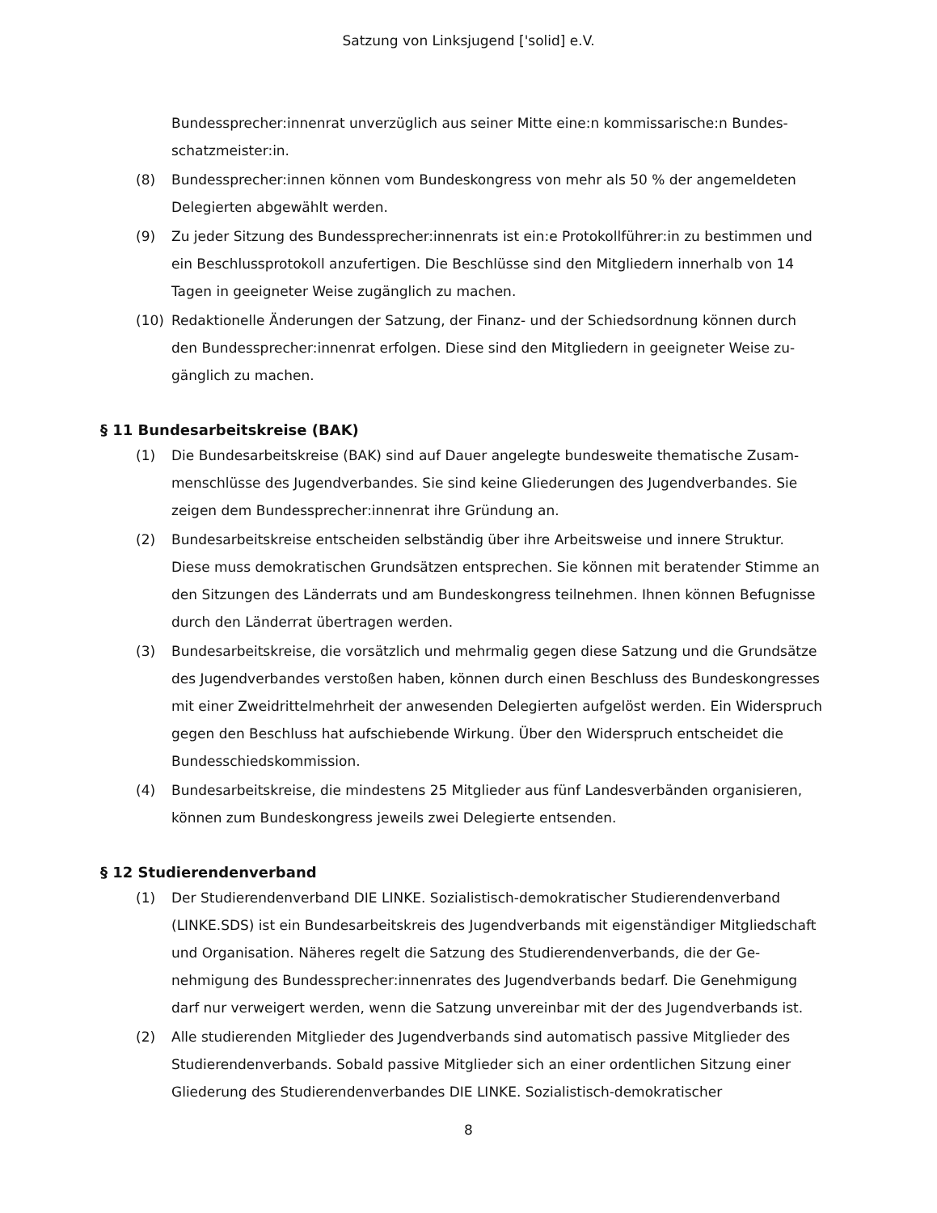Satzung von Linksjugend ['solid] e.V.
Bundessprecher:innenrat unverzüglich aus seiner Mitte eine:n kommissarische:n Bundes­schatzmeister:in.
(8) Bundessprecher:innen können vom Bundeskongress von mehr als 50 % der angemeldeten Delegierten abgewählt werden.
(9) Zu jeder Sitzung des Bundessprecher:innenrats ist ein:e Protokollführer:in zu bestimmen und ein Beschlussprotokoll anzufertigen. Die Beschlüsse sind den Mitgliedern innerhalb von 14 Tagen in geeigneter Weise zugänglich zu machen.
(10) Redaktionelle Änderungen der Satzung, der Finanz- und der Schiedsordnung können durch den Bundessprecher:innenrat erfolgen. Diese sind den Mitgliedern in geeigneter Weise zu­gänglich zu machen.
§ 11 Bundesarbeitskreise (BAK)
(1) Die Bundesarbeitskreise (BAK) sind auf Dauer angelegte bundesweite thematische Zusam­menschlüsse des Jugendverbandes. Sie sind keine Gliederungen des Jugendverbandes. Sie zeigen dem Bundessprecher:innenrat ihre Gründung an.
(2) Bundesarbeitskreise entscheiden selbständig über ihre Arbeitsweise und innere Struktur. Diese muss demokratischen Grundsätzen entsprechen. Sie können mit beratender Stimme an den Sitzungen des Länderrats und am Bundeskongress teilnehmen. Ihnen können Befug­nisse durch den Länderrat übertragen werden.
(3) Bundesarbeitskreise, die vorsätzlich und mehrmalig gegen diese Satzung und die Grundsätze des Jugendverbandes verstoßen haben, können durch einen Beschluss des Bundeskongres­ses mit einer Zweidrittelmehrheit der anwesenden Delegierten aufgelöst werden. Ein Wider­spruch gegen den Beschluss hat aufschiebende Wirkung. Über den Widerspruch entscheidet die Bundesschiedskommission.
(4) Bundesarbeitskreise, die mindestens 25 Mitglieder aus fünf Landesverbänden organisieren, können zum Bundeskongress jeweils zwei Delegierte entsenden.
§ 12 Studierendenverband
(1) Der Studierendenverband DIE LINKE. Sozialistisch-demokratischer Studierendenverband (LINKE.SDS) ist ein Bundesarbeitskreis des Jugendverbands mit eigenständiger Mitglied­schaft und Organisation. Näheres regelt die Satzung des Studierendenverbands, die der Ge­nehmigung des Bundessprecher:innenrates des Jugendverbands bedarf. Die Genehmigung darf nur verweigert werden, wenn die Satzung unvereinbar mit der des Jugendverbands ist.
(2) Alle studierenden Mitglieder des Jugendverbands sind automatisch passive Mitglieder des Studierendenverbands. Sobald passive Mitglieder sich an einer ordentlichen Sitzung einer Gliederung des Studierendenverbandes DIE LINKE. Sozialistisch-demokratischer
8